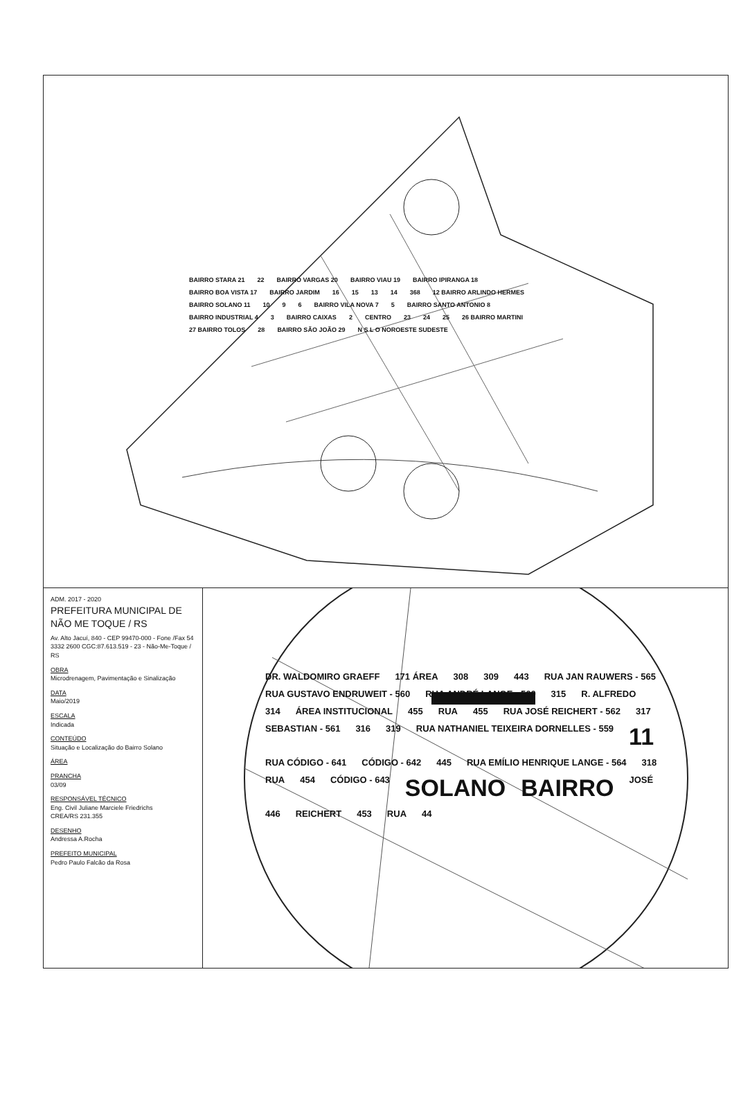BAIRRO STARA 21 22 BAIRRO VARGAS 20 BAIRRO VIAU 19 BAIRRO IPIRANGA 18 BAIRRO BOA VISTA 17 BAIRRO JARDIM 16 15 13 14 368 12 BAIRRO ARLINDO HERMES BAIRRO SOLANO 11 10 9 6 BAIRRO VILA NOVA 7 5 BAIRRO SANTO ANTONIO 8 BAIRRO INDUSTRIAL 4 3 BAIRRO CAIXAS 2 CENTRO 23 24 25 26 BAIRRO MARTINI 27 BAIRRO TOLOS 28 BAIRRO SÃO JOÃO 29 N S L O NOROESTE SUDESTE
ADM. 2017 - 2020
PREFEITURA MUNICIPAL DE NÃO ME TOQUE / RS
Av. Alto Jacuí, 840 - CEP 99470-000 - Fone /Fax 54 3332 2600 CGC:87.613.519 - 23 - Não-Me-Toque / RS
OBRA
Microdrenagem, Pavimentação e Sinalização
DATA
Maio/2019
ESCALA
Indicada
CONTEÚDO
Situação e Localização do Bairro Solano
ÁREA
PRANCHA
03/09
RESPONSÁVEL TÉCNICO
Eng. Civil Juliane Marciele Friedrichs
CREA/RS 231.355
DESENHO
Andressa A.Rocha
PREFEITO MUNICIPAL
Pedro Paulo Falcão da Rosa
DR. WALDOMIRO GRAEFF 171 ÁREA 308 309 443 RUA JAN RAUWERS - 565 RUA GUSTAVO ENDRUWEIT - 560 RUA ANDRÉ LANGE - 560 315 R. ALFREDO 314 ÁREA INSTITUCIONAL 455 RUA 455 RUA JOSÉ REICHERT - 562 317 SEBASTIAN - 561 316 319 RUA NATHANIEL TEIXEIRA DORNELLES - 559 11 RUA CÓDIGO - 641 CÓDIGO - 642 445 RUA EMÍLIO HENRIQUE LANGE - 564 318 RUA 454 CÓDIGO - 643 SOLANO BAIRRO JOSÉ 446 REICHERT 453 RUA 44